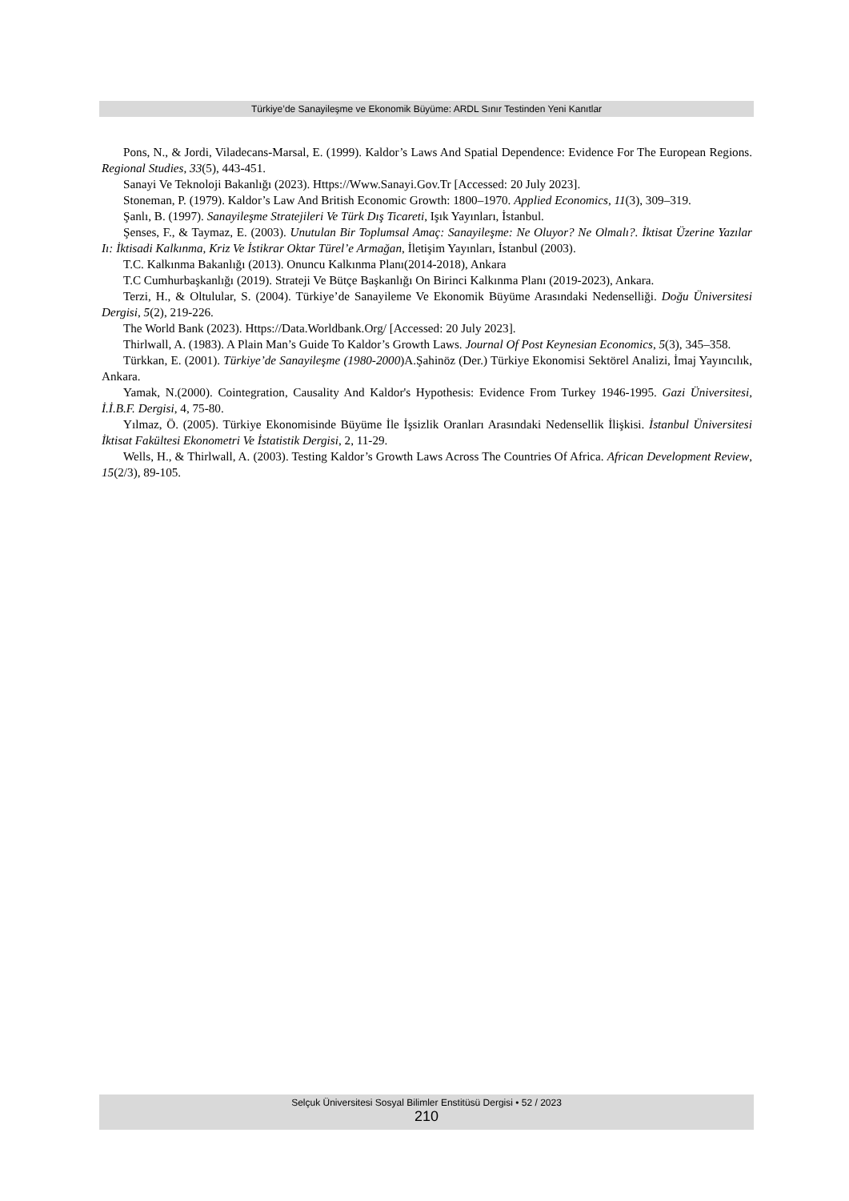Türkiye’de Sanayileşme ve Ekonomik Büyüme: ARDL Sınır Testinden Yeni Kanıtlar
Pons, N., & Jordi, Viladecans-Marsal, E. (1999). Kaldor’s Laws And Spatial Dependence: Evidence For The European Regions. Regional Studies, 33(5), 443-451.
Sanayi Ve Teknoloji Bakanlığı (2023). Https://Www.Sanayi.Gov.Tr [Accessed: 20 July 2023].
Stoneman, P. (1979). Kaldor’s Law And British Economic Growth: 1800–1970. Applied Economics, 11(3), 309–319.
Şanlı, B. (1997). Sanayileşme Stratejileri Ve Türk Dış Ticareti, Işık Yayınları, İstanbul.
Şenses, F., & Taymaz, E. (2003). Unutulan Bir Toplumsal Amaç: Sanayileşme: Ne Oluyor? Ne Olmalı?. İktisat Üzerine Yazılar Iı: İktisadi Kalkınma, Kriz Ve İstikrar Oktar Türel’e Armağan, İletişim Yayınları, İstanbul (2003).
T.C. Kalkınma Bakanlığı (2013). Onuncu Kalkınma Planı(2014-2018), Ankara
T.C Cumhurbaşkanlığı (2019). Strateji Ve Bütçe Başkanlığı On Birinci Kalkınma Planı (2019-2023), Ankara.
Terzi, H., & Oltulular, S. (2004). Türkiye’de Sanayileme Ve Ekonomik Büyüme Arasındaki Nedenselliği. Doğu Üniversitesi Dergisi, 5(2), 219-226.
The World Bank (2023). Https://Data.Worldbank.Org/ [Accessed: 20 July 2023].
Thirlwall, A. (1983). A Plain Man’s Guide To Kaldor’s Growth Laws. Journal Of Post Keynesian Economics, 5(3), 345–358.
Türkkan, E. (2001). Türkiye’de Sanayileşme (1980-2000)A.Şahinöz (Der.) Türkiye Ekonomisi Sektörel Analizi, İmaj Yayıncılık, Ankara.
Yamak, N.(2000). Cointegration, Causality And Kaldor's Hypothesis: Evidence From Turkey 1946-1995. Gazi Üniversitesi, İ.İ.B.F. Dergisi, 4, 75-80.
Yılmaz, Ö. (2005). Türkiye Ekonomisinde Büyüme İle İşsizlik Oranları Arasındaki Nedensellik İlişkisi. İstanbul Üniversitesi İktisat Fakültesi Ekonometri Ve İstatistik Dergisi, 2, 11-29.
Wells, H., & Thirlwall, A. (2003). Testing Kaldor’s Growth Laws Across The Countries Of Africa. African Development Review, 15(2/3), 89-105.
Selçuk Üniversitesi Sosyal Bilimler Enstitüsü Dergisi • 52 / 2023
210